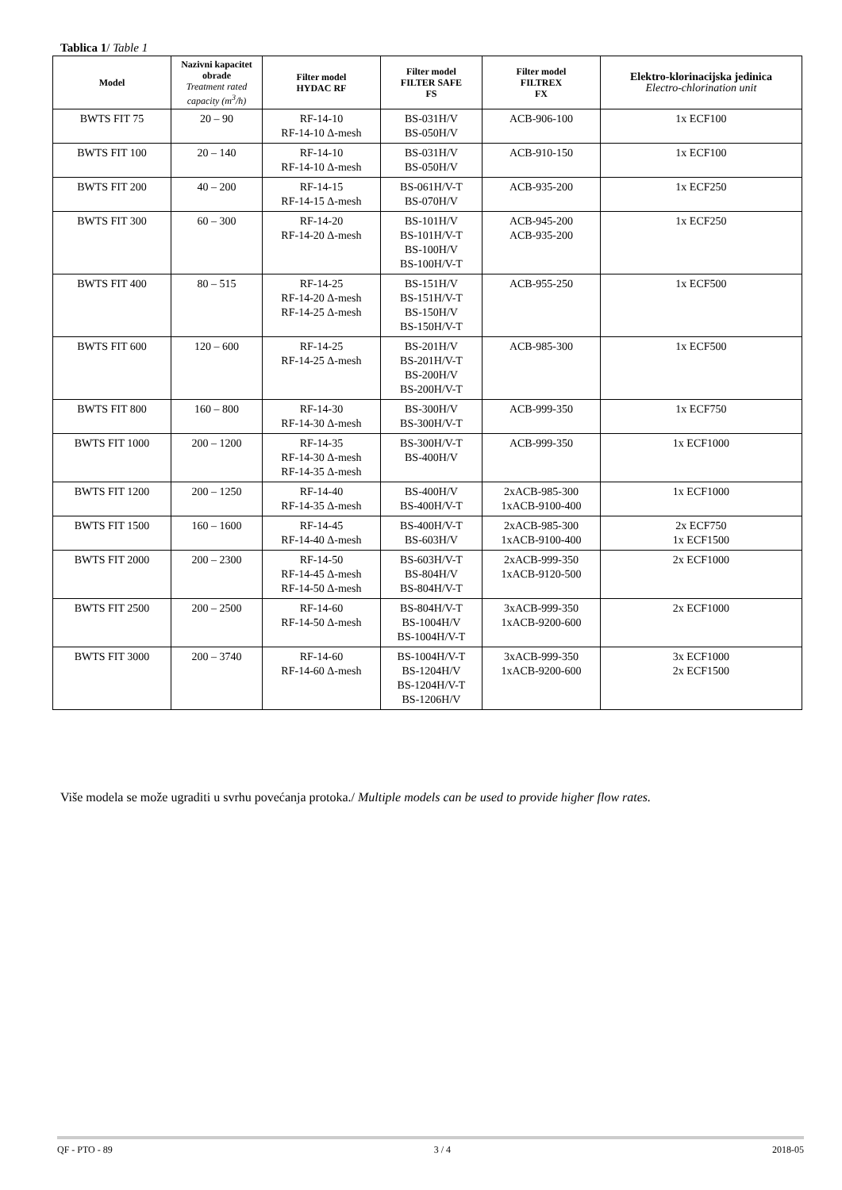Tablica 1/ Table 1
| Model | Nazivni kapacitet obrade Treatment rated capacity (m<sup>3</sup>/h) | Filter model HYDAC RF | Filter model FILTER SAFE FS | Filter model FILTREX FX | Elektro-klorinacijska jedinica Electro-chlorination unit |
| --- | --- | --- | --- | --- | --- |
| BWTS FIT 75 | 20 – 90 | RF-14-10 RF-14-10 Δ-mesh | BS-031H/V BS-050H/V | ACB-906-100 | 1x ECF100 |
| BWTS FIT 100 | 20 – 140 | RF-14-10 RF-14-10 Δ-mesh | BS-031H/V BS-050H/V | ACB-910-150 | 1x ECF100 |
| BWTS FIT 200 | 40 – 200 | RF-14-15 RF-14-15 Δ-mesh | BS-061H/V-T BS-070H/V | ACB-935-200 | 1x ECF250 |
| BWTS FIT 300 | 60 – 300 | RF-14-20 RF-14-20 Δ-mesh | BS-101H/V BS-101H/V-T BS-100H/V BS-100H/V-T | ACB-945-200 ACB-935-200 | 1x ECF250 |
| BWTS FIT 400 | 80 – 515 | RF-14-25 RF-14-20 Δ-mesh RF-14-25 Δ-mesh | BS-151H/V BS-151H/V-T BS-150H/V BS-150H/V-T | ACB-955-250 | 1x ECF500 |
| BWTS FIT 600 | 120 – 600 | RF-14-25 RF-14-25 Δ-mesh | BS-201H/V BS-201H/V-T BS-200H/V BS-200H/V-T | ACB-985-300 | 1x ECF500 |
| BWTS FIT 800 | 160 – 800 | RF-14-30 RF-14-30 Δ-mesh | BS-300H/V BS-300H/V-T | ACB-999-350 | 1x ECF750 |
| BWTS FIT 1000 | 200 – 1200 | RF-14-35 RF-14-30 Δ-mesh RF-14-35 Δ-mesh | BS-300H/V-T BS-400H/V | ACB-999-350 | 1x ECF1000 |
| BWTS FIT 1200 | 200 – 1250 | RF-14-40 RF-14-35 Δ-mesh | BS-400H/V BS-400H/V-T | 2xACB-985-300 1xACB-9100-400 | 1x ECF1000 |
| BWTS FIT 1500 | 160 – 1600 | RF-14-45 RF-14-40 Δ-mesh | BS-400H/V-T BS-603H/V | 2xACB-985-300 1xACB-9100-400 | 2x ECF750 1x ECF1500 |
| BWTS FIT 2000 | 200 – 2300 | RF-14-50 RF-14-45 Δ-mesh RF-14-50 Δ-mesh | BS-603H/V-T BS-804H/V BS-804H/V-T | 2xACB-999-350 1xACB-9120-500 | 2x ECF1000 |
| BWTS FIT 2500 | 200 – 2500 | RF-14-60 RF-14-50 Δ-mesh | BS-804H/V-T BS-1004H/V BS-1004H/V-T | 3xACB-999-350 1xACB-9200-600 | 2x ECF1000 |
| BWTS FIT 3000 | 200 – 3740 | RF-14-60 RF-14-60 Δ-mesh | BS-1004H/V-T BS-1204H/V BS-1204H/V-T BS-1206H/V | 3xACB-999-350 1xACB-9200-600 | 3x ECF1000 2x ECF1500 |
Više modela se može ugraditi u svrhu povećanja protoka./ Multiple models can be used to provide higher flow rates.
QF - PTO - 89 3 / 4 2018-05